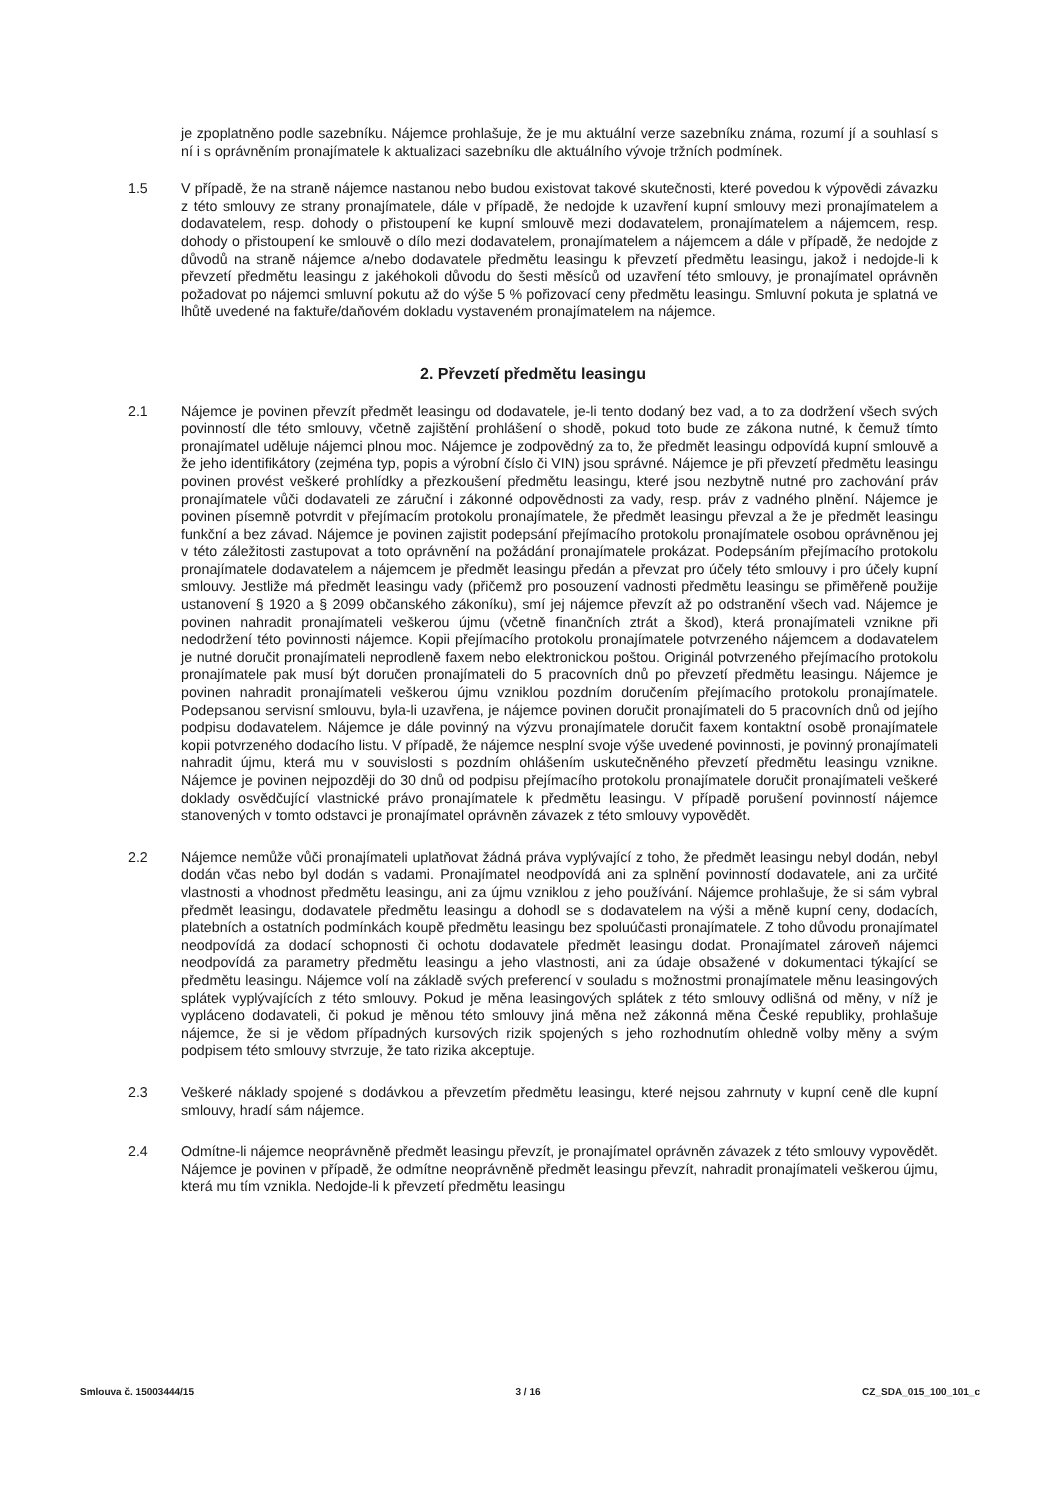je zpoplatněno podle sazebníku. Nájemce prohlašuje, že je mu aktuální verze sazebníku známa, rozumí jí a souhlasí s ní i s oprávněním pronajímatele k aktualizaci sazebníku dle aktuálního vývoje tržních podmínek.
1.5 V případě, že na straně nájemce nastanou nebo budou existovat takové skutečnosti, které povedou k výpovědi závazku z této smlouvy ze strany pronajímatele, dále v případě, že nedojde k uzavření kupní smlouvy mezi pronajímatelem a dodavatelem, resp. dohody o přistoupení ke kupní smlouvě mezi dodavatelem, pronajímatelem a nájemcem, resp. dohody o přistoupení ke smlouvě o dílo mezi dodavatelem, pronajímatelem a nájemcem a dále v případě, že nedojde z důvodů na straně nájemce a/nebo dodavatele předmětu leasingu k převzetí předmětu leasingu, jakož i nedojde-li k převzetí předmětu leasingu z jakéhokoli důvodu do šesti měsíců od uzavření této smlouvy, je pronajímatel oprávněn požadovat po nájemci smluvní pokutu až do výše 5 % pořizovací ceny předmětu leasingu. Smluvní pokuta je splatná ve lhůtě uvedené na faktuře/daňovém dokladu vystaveném pronajímatelem na nájemce.
2. Převzetí předmětu leasingu
2.1 Nájemce je povinen převzít předmět leasingu od dodavatele, je-li tento dodaný bez vad, a to za dodržení všech svých povinností dle této smlouvy, včetně zajištění prohlášení o shodě, pokud toto bude ze zákona nutné, k čemuž tímto pronajímatel uděluje nájemci plnou moc. Nájemce je zodpovědný za to, že předmět leasingu odpovídá kupní smlouvě a že jeho identifikátory (zejména typ, popis a výrobní číslo či VIN) jsou správné. Nájemce je při převzetí předmětu leasingu povinen provést veškeré prohlídky a přezkoušení předmětu leasingu, které jsou nezbytně nutné pro zachování práv pronajímatele vůči dodavateli ze záruční i zákonné odpovědnosti za vady, resp. práv z vadného plnění. Nájemce je povinen písemně potvrdit v přejímacím protokolu pronajímatele, že předmět leasingu převzal a že je předmět leasingu funkční a bez závad. Nájemce je povinen zajistit podepsání přejímacího protokolu pronajímatele osobou oprávněnou jej v této záležitosti zastupovat a toto oprávnění na požádání pronajímatele prokázat. Podepsáním přejímacího protokolu pronajímatele dodavatelem a nájemcem je předmět leasingu předán a převzat pro účely této smlouvy i pro účely kupní smlouvy. Jestliže má předmět leasingu vady (přičemž pro posouzení vadnosti předmětu leasingu se přiměřeně použije ustanovení § 1920 a § 2099 občanského zákoníku), smí jej nájemce převzít až po odstranění všech vad. Nájemce je povinen nahradit pronajímateli veškerou újmu (včetně finančních ztrát a škod), která pronajímateli vznikne při nedodržení této povinnosti nájemce. Kopii přejímacího protokolu pronajímatele potvrzeného nájemcem a dodavatelem je nutné doručit pronajímateli neprodleně faxem nebo elektronickou poštou. Originál potvrzeného přejímacího protokolu pronajímatele pak musí být doručen pronajímateli do 5 pracovních dnů po převzetí předmětu leasingu. Nájemce je povinen nahradit pronajímateli veškerou újmu vzniklou pozdním doručením přejímacího protokolu pronajímatele. Podepsanou servisní smlouvu, byla-li uzavřena, je nájemce povinen doručit pronajímateli do 5 pracovních dnů od jejího podpisu dodavatelem. Nájemce je dále povinný na výzvu pronajímatele doručit faxem kontaktní osobě pronajímatele kopii potvrzeného dodacího listu. V případě, že nájemce nesplní svoje výše uvedené povinnosti, je povinný pronajímateli nahradit újmu, která mu v souvislosti s pozdním ohlášením uskutečněného převzetí předmětu leasingu vznikne. Nájemce je povinen nejpozději do 30 dnů od podpisu přejímacího protokolu pronajímatele doručit pronajímateli veškeré doklady osvědčující vlastnické právo pronajímatele k předmětu leasingu. V případě porušení povinností nájemce stanovených v tomto odstavci je pronajímatel oprávněn závazek z této smlouvy vypovědět.
2.2 Nájemce nemůže vůči pronajímateli uplatňovat žádná práva vyplývající z toho, že předmět leasingu nebyl dodán, nebyl dodán včas nebo byl dodán s vadami. Pronajímatel neodpovídá ani za splnění povinností dodavatele, ani za určité vlastnosti a vhodnost předmětu leasingu, ani za újmu vzniklou z jeho používání. Nájemce prohlašuje, že si sám vybral předmět leasingu, dodavatele předmětu leasingu a dohodl se s dodavatelem na výši a měně kupní ceny, dodacích, platebních a ostatních podmínkách koupě předmětu leasingu bez spoluúčasti pronajímatele. Z toho důvodu pronajímatel neodpovídá za dodací schopnosti či ochotu dodavatele předmět leasingu dodat. Pronajímatel zároveň nájemci neodpovídá za parametry předmětu leasingu a jeho vlastnosti, ani za údaje obsažené v dokumentaci týkající se předmětu leasingu. Nájemce volí na základě svých preferencí v souladu s možnostmi pronajímatele měnu leasingových splátek vyplývajících z této smlouvy. Pokud je měna leasingových splátek z této smlouvy odlišná od měny, v níž je vypláceno dodavateli, či pokud je měnou této smlouvy jiná měna než zákonná měna České republiky, prohlašuje nájemce, že si je vědom případných kursových rizik spojených s jeho rozhodnutím ohledně volby měny a svým podpisem této smlouvy stvrzuje, že tato rizika akceptuje.
2.3 Veškeré náklady spojené s dodávkou a převzetím předmětu leasingu, které nejsou zahrnuty v kupní ceně dle kupní smlouvy, hradí sám nájemce.
2.4 Odmítne-li nájemce neoprávněně předmět leasingu převzít, je pronajímatel oprávněn závazek z této smlouvy vypovědět. Nájemce je povinen v případě, že odmítne neoprávněně předmět leasingu převzít, nahradit pronajímateli veškerou újmu, která mu tím vznikla. Nedojde-li k převzetí předmětu leasingu
Smlouva č. 15003444/15 3 / 16 CZ_SDA_015_100_101_c